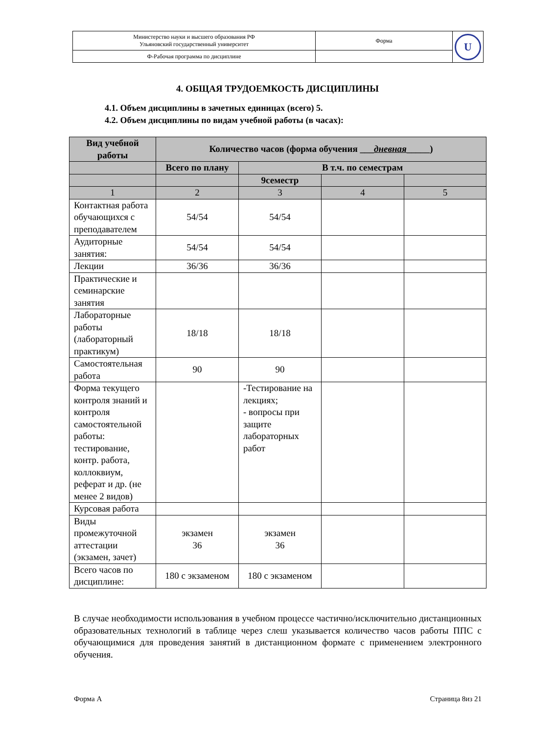| Министерство науки и высшего образования РФ Ульяновский государственный университет | Форма | U |
| Ф-Рабочая программа по дисциплине | | |
4. ОБЩАЯ ТРУДОЕМКОСТЬ ДИСЦИПЛИНЫ
4.1. Объем дисциплины в зачетных единицах (всего) 5.
4.2. Объем дисциплины по видам учебной работы (в часах):
| Вид учебной работы | Количество часов (форма обучения ___ дневная _____) | | | |
| --- | --- | --- | --- | --- |
| | Всего по плану | В т.ч. по семестрам | | |
| | | 9семестр | | |
| 1 | 2 | 3 | 4 | 5 |
| Контактная работа обучающихся с преподавателем | 54/54 | 54/54 | | |
| Аудиторные занятия: | 54/54 | 54/54 | | |
| Лекции | 36/36 | 36/36 | | |
| Практические и семинарские занятия | | | | |
| Лабораторные работы (лабораторный практикум) | 18/18 | 18/18 | | |
| Самостоятельная работа | 90 | 90 | | |
| Форма текущего контроля знаний и контроля самостоятельной работы: тестирование, контр. работа, коллоквиум, реферат и др. (не менее 2 видов) | | -Тестирование на лекциях; - вопросы при защите лабораторных работ | | |
| Курсовая работа | | | | |
| Виды промежуточной аттестации (экзамен, зачет) | экзамен 36 | экзамен 36 | | |
| Всего часов по дисциплине: | 180 с экзаменом | 180 с экзаменом | | |
В случае необходимости использования в учебном процессе частично/исключительно дистанционных образовательных технологий в таблице через слеш указывается количество часов работы ППС с обучающимися для проведения занятий в дистанционном формате с применением электронного обучения.
Форма А Страница 8из 21